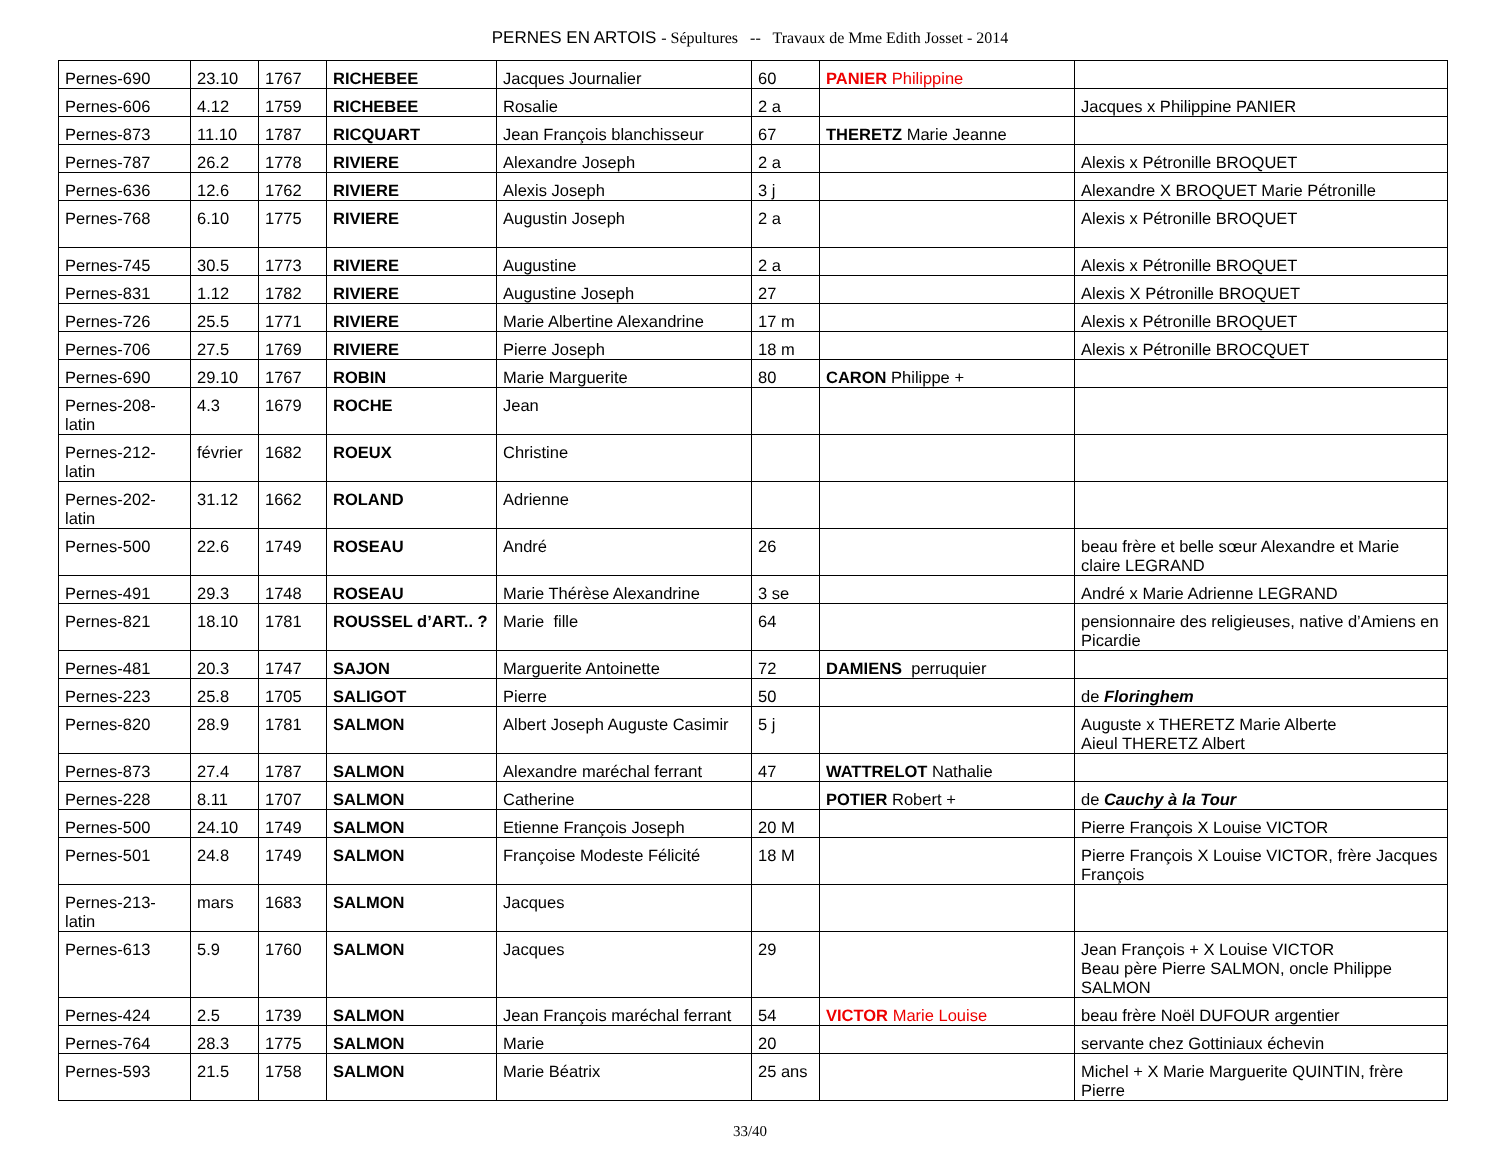PERNES EN ARTOIS - Sépultures -- Travaux de Mme Edith Josset - 2014
| Pernes-690 | 23.10 | 1767 | RICHEBEE | Jacques Journalier | 60 | PANIER Philippine | |
| Pernes-606 | 4.12 | 1759 | RICHEBEE | Rosalie | 2 a | | Jacques x Philippine PANIER |
| Pernes-873 | 11.10 | 1787 | RICQUART | Jean François blanchisseur | 67 | THERETZ Marie Jeanne | |
| Pernes-787 | 26.2 | 1778 | RIVIERE | Alexandre Joseph | 2 a | | Alexis x Pétronille BROQUET |
| Pernes-636 | 12.6 | 1762 | RIVIERE | Alexis Joseph | 3 j | | Alexandre X BROQUET Marie Pétronille |
| Pernes-768 | 6.10 | 1775 | RIVIERE | Augustin Joseph | 2 a | | Alexis x Pétronille BROQUET |
| Pernes-745 | 30.5 | 1773 | RIVIERE | Augustine | 2 a | | Alexis x Pétronille BROQUET |
| Pernes-831 | 1.12 | 1782 | RIVIERE | Augustine Joseph | 27 | | Alexis X Pétronille BROQUET |
| Pernes-726 | 25.5 | 1771 | RIVIERE | Marie Albertine Alexandrine | 17 m | | Alexis x Pétronille BROQUET |
| Pernes-706 | 27.5 | 1769 | RIVIERE | Pierre Joseph | 18 m | | Alexis x Pétronille BROCQUET |
| Pernes-690 | 29.10 | 1767 | ROBIN | Marie Marguerite | 80 | CARON Philippe + | |
| Pernes-208- latin | 4.3 | 1679 | ROCHE | Jean | | | |
| Pernes-212- latin | février | 1682 | ROEUX | Christine | | | |
| Pernes-202- latin | 31.12 | 1662 | ROLAND | Adrienne | | | |
| Pernes-500 | 22.6 | 1749 | ROSEAU | André | 26 | | beau frère et belle sœur Alexandre et Marie claire LEGRAND |
| Pernes-491 | 29.3 | 1748 | ROSEAU | Marie Thérèse Alexandrine | 3 se | | André x Marie Adrienne LEGRAND |
| Pernes-821 | 18.10 | 1781 | ROUSSEL d’ART.. ? | Marie fille | 64 | | pensionnaire des religieuses, native d’Amiens en Picardie |
| Pernes-481 | 20.3 | 1747 | SAJON | Marguerite Antoinette | 72 | DAMIENS perruquier | |
| Pernes-223 | 25.8 | 1705 | SALIGOT | Pierre | 50 | | de Floringhem |
| Pernes-820 | 28.9 | 1781 | SALMON | Albert Joseph Auguste Casimir | 5 j | | Auguste x THERETZ Marie Alberte Aieul THERETZ Albert |
| Pernes-873 | 27.4 | 1787 | SALMON | Alexandre maréchal ferrant | 47 | WATTRELOT Nathalie | |
| Pernes-228 | 8.11 | 1707 | SALMON | Catherine | | POTIER Robert + | de Cauchy à la Tour |
| Pernes-500 | 24.10 | 1749 | SALMON | Etienne François Joseph | 20 M | | Pierre François X Louise VICTOR |
| Pernes-501 | 24.8 | 1749 | SALMON | Françoise Modeste Félicité | 18 M | | Pierre François X Louise VICTOR, frère Jacques François |
| Pernes-213- latin | mars | 1683 | SALMON | Jacques | | | |
| Pernes-613 | 5.9 | 1760 | SALMON | Jacques | 29 | | Jean François + X Louise VICTOR Beau père Pierre SALMON, oncle Philippe SALMON |
| Pernes-424 | 2.5 | 1739 | SALMON | Jean François maréchal ferrant | 54 | VICTOR Marie Louise | beau frère Noël DUFOUR argentier |
| Pernes-764 | 28.3 | 1775 | SALMON | Marie | 20 | | servante chez Gottiniaux échevin |
| Pernes-593 | 21.5 | 1758 | SALMON | Marie Béatrix | 25 ans | | Michel + X Marie Marguerite QUINTIN, frère Pierre |
33/40